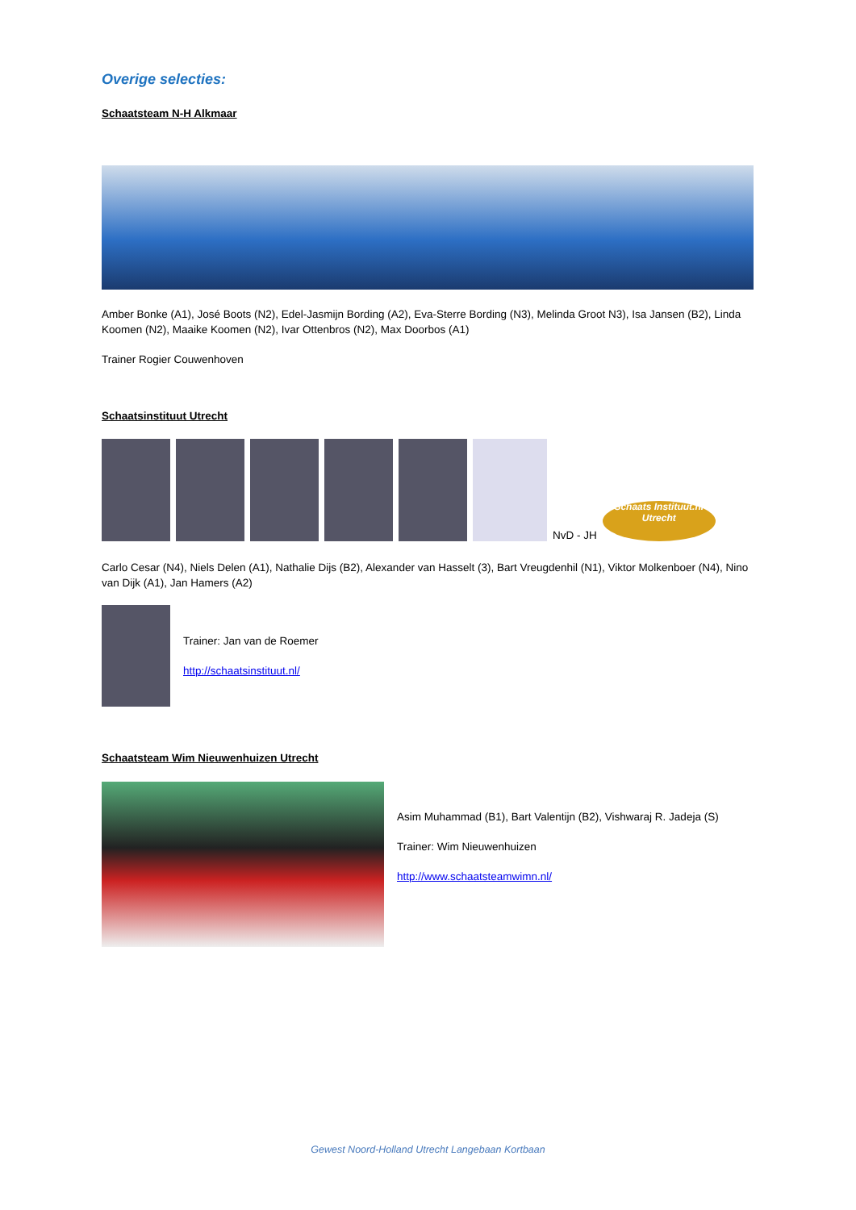Overige selecties:
Schaatsteam N-H Alkmaar
Amber Bonke (A1), José Boots (N2), Edel-Jasmijn Bording (A2), Eva-Sterre Bording (N3), Melinda Groot N3), Isa Jansen (B2), Linda Koomen (N2), Maaike Koomen (N2), Ivar Ottenbros (N2), Max Doorbos (A1)
Trainer Rogier Couwenhoven
Schaatsinstituut Utrecht
NvD - JH
Schaats Instituut.nl Utrecht
Carlo Cesar (N4), Niels Delen (A1), Nathalie Dijs (B2), Alexander van Hasselt (3), Bart Vreugdenhil (N1), Viktor Molkenboer (N4), Nino van Dijk (A1), Jan Hamers (A2)
Trainer: Jan van de Roemer
http://schaatsinstituut.nl/
Schaatsteam Wim Nieuwenhuizen Utrecht
Asim Muhammad (B1), Bart Valentijn (B2), Vishwaraj R. Jadeja (S)
Trainer: Wim Nieuwenhuizen
http://www.schaatsteamwimn.nl/
Gewest Noord-Holland Utrecht Langebaan Kortbaan